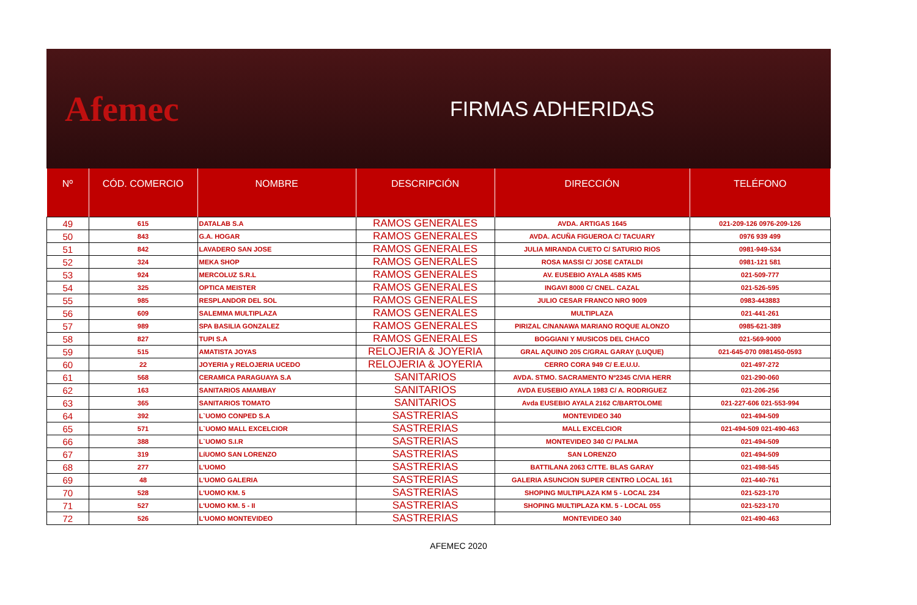Afemec
FIRMAS ADHERIDAS
| Nº | CÓD. COMERCIO | NOMBRE | DESCRIPCIÓN | DIRECCIÓN | TELÉFONO |
| --- | --- | --- | --- | --- | --- |
| 49 | 615 | DATALAB S.A | RAMOS GENERALES | AVDA. ARTIGAS 1645 | 021-209-126 0976-209-126 |
| 50 | 843 | G.A. HOGAR | RAMOS GENERALES | AVDA. ACUÑA FIGUEROA C/ TACUARY | 0976 939 499 |
| 51 | 842 | LAVADERO SAN JOSE | RAMOS GENERALES | JULIA MIRANDA CUETO C/ SATURIO RIOS | 0981-949-534 |
| 52 | 324 | MEKA SHOP | RAMOS GENERALES | ROSA MASSI C/ JOSE CATALDI | 0981-121 581 |
| 53 | 924 | MERCOLUZ S.R.L | RAMOS GENERALES | AV. EUSEBIO AYALA 4585 KM5 | 021-509-777 |
| 54 | 325 | OPTICA MEISTER | RAMOS GENERALES | INGAVI 8000 C/ CNEL. CAZAL | 021-526-595 |
| 55 | 985 | RESPLANDOR DEL SOL | RAMOS GENERALES | JULIO CESAR FRANCO NRO 9009 | 0983-443883 |
| 56 | 609 | SALEMMA MULTIPLAZA | RAMOS GENERALES | MULTIPLAZA | 021-441-261 |
| 57 | 989 | SPA BASILIA GONZALEZ | RAMOS GENERALES | PIRIZAL C/NANAWA MARIANO ROQUE ALONZO | 0985-621-389 |
| 58 | 827 | TUPI S.A | RAMOS GENERALES | BOGGIANI Y MUSICOS DEL CHACO | 021-569-9000 |
| 59 | 515 | AMATISTA JOYAS | RELOJERIA & JOYERIA | GRAL AQUINO 205 C/GRAL GARAY (LUQUE) | 021-645-070 0981450-0593 |
| 60 | 22 | JOYERIA y RELOJERIA UCEDO | RELOJERIA & JOYERIA | CERRO CORA 949 C/ E.E.U.U. | 021-497-272 |
| 61 | 568 | CERAMICA PARAGUAYA S.A | SANITARIOS | AVDA. STMO. SACRAMENTO Nº2345 C/VIA HERR | 021-290-060 |
| 62 | 163 | SANITARIOS AMAMBAY | SANITARIOS | AVDA EUSEBIO AYALA 1983 C/ A. RODRIGUEZ | 021-206-256 |
| 63 | 365 | SANITARIOS TOMATO | SANITARIOS | Avda EUSEBIO AYALA 2162 C/BARTOLOME | 021-227-606 021-553-994 |
| 64 | 392 | L`UOMO CONPED S.A | SASTRERIAS | MONTEVIDEO 340 | 021-494-509 |
| 65 | 571 | L`UOMO MALL EXCELCIOR | SASTRERIAS | MALL EXCELCIOR | 021-494-509 021-490-463 |
| 66 | 388 | L`UOMO S.I.R | SASTRERIAS | MONTEVIDEO 340 C/ PALMA | 021-494-509 |
| 67 | 319 | LíUOMO SAN LORENZO | SASTRERIAS | SAN LORENZO | 021-494-509 |
| 68 | 277 | L'UOMO | SASTRERIAS | BATTILANA 2063 C/TTE. BLAS GARAY | 021-498-545 |
| 69 | 48 | L'UOMO GALERIA | SASTRERIAS | GALERIA ASUNCION SUPER CENTRO LOCAL 161 | 021-440-761 |
| 70 | 528 | L'UOMO KM. 5 | SASTRERIAS | SHOPING MULTIPLAZA KM 5 - LOCAL 234 | 021-523-170 |
| 71 | 527 | L'UOMO KM. 5 - II | SASTRERIAS | SHOPING MULTIPLAZA KM. 5 - LOCAL 055 | 021-523-170 |
| 72 | 526 | L'UOMO MONTEVIDEO | SASTRERIAS | MONTEVIDEO 340 | 021-490-463 |
AFEMEC 2020